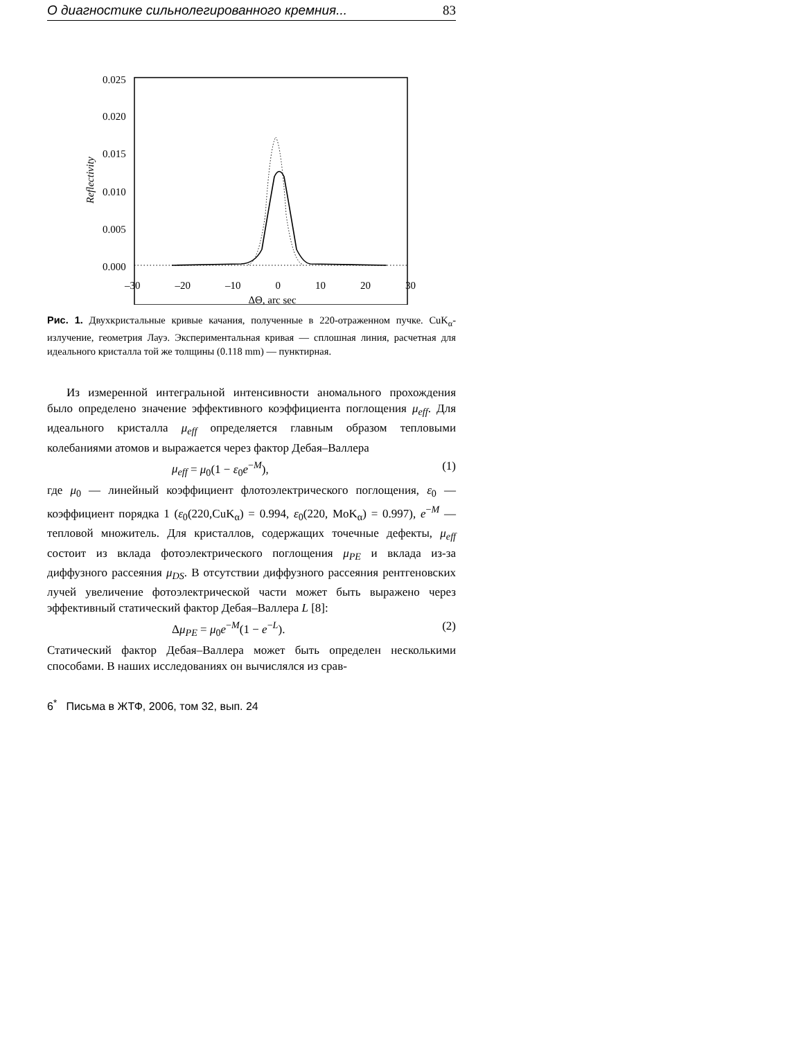О диагностике сильнолегированного кремния... 83
0.025
0.020
0.015
0.010
0.005
0.000
Reflectivity
–30 –20 –10 0 10 20 30
ΔΘ, arc sec
Рис. 1. Двухкристальные кривые качания, полученные в 220-отраженном пучке. CuK<sub>α</sub>-излучение, геометрия Лауэ. Экспериментальная кривая — сплошная линия, расчетная для идеального кристалла той же толщины (0.118 mm) — пунктирная.
Из измеренной интегральной интенсивности аномального прохождения было определено значение эффективного коэффициента поглощения μ<sub>eff</sub>. Для идеального кристалла μ<sub>eff</sub> определяется главным образом тепловыми колебаниями атомов и выражается через фактор Дебая–Валлера
μ<sub>eff</sub> = μ<sub>0</sub>(1 − ε<sub>0</sub>e<sup>−M</sup>), (1)
где μ<sub>0</sub> — линейный коэффициент флотоэлектрического поглощения, ε<sub>0</sub> — коэффициент порядка 1 (ε<sub>0</sub>(220,CuK<sub>α</sub>) = 0.994, ε<sub>0</sub>(220, MoK<sub>α</sub>) = 0.997), e<sup>−M</sup> — тепловой множитель. Для кристаллов, содержащих точечные дефекты, μ<sub>eff</sub> состоит из вклада фотоэлектрического поглощения μ<sub>PE</sub> и вклада из-за диффузного рассеяния μ<sub>DS</sub>. В отсутствии диффузного рассеяния рентгеновских лучей увеличение фотоэлектрической части может быть выражено через эффективный статический фактор Дебая–Валлера L [8]:
Δμ<sub>PE</sub> = μ<sub>0</sub>e<sup>−M</sup>(1 − e<sup>−L</sup>). (2)
Статический фактор Дебая–Валлера может быть определен несколькими способами. В наших исследованиях он вычислялся из срав-
6<sup>*</sup> Письма в ЖТФ, 2006, том 32, вып. 24